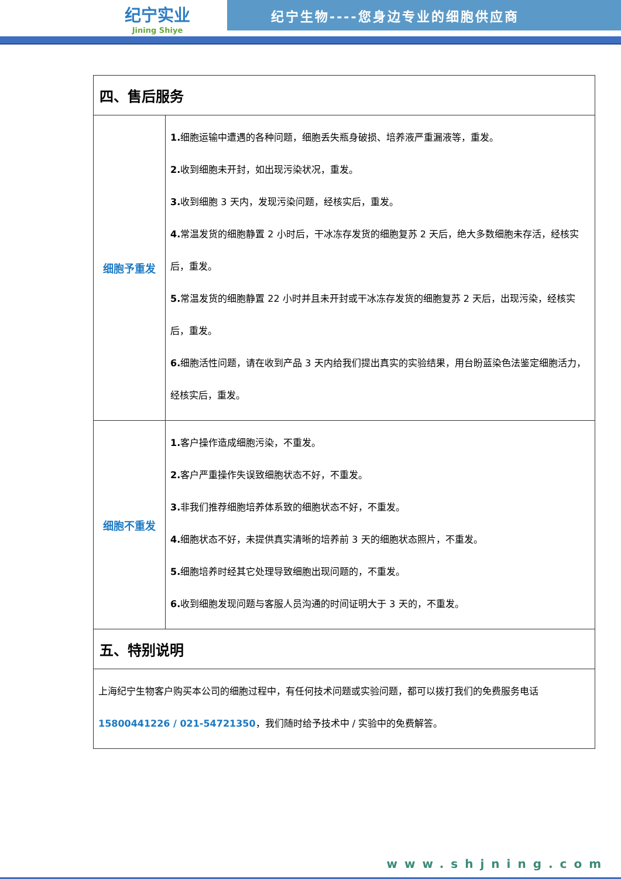纪宁实业
Jining Shiye
纪宁生物----您身边专业的细胞供应商
| 四、售后服务 | |
| 细胞予重发 | 1. 细胞运输中遭遇的各种问题，细胞丢失瓶身破损、培养液严重漏液等，重发。 2. 收到细胞未开封，如出现污染状况，重发。 3. 收到细胞 3 天内，发现污染问题，经核实后，重发。 4. 常温发货的细胞静置 2 小时后，干冰冻存发货的细胞复苏 2 天后，绝大多数细胞未存活，经核实后，重发。 5. 常温发货的细胞静置 22 小时并且未开封或干冰冻存发货的细胞复苏 2 天后，出现污染，经核实后，重发。 6. 细胞活性问题，请在收到产品 3 天内给我们提出真实的实验结果，用台盼蓝染色法鉴定细胞活力，经核实后，重发。 |
| 细胞不重发 | 1. 客户操作造成细胞污染，不重发。 2. 客户严重操作失误致细胞状态不好，不重发。 3. 非我们推荐细胞培养体系致的细胞状态不好，不重发。 4. 细胞状态不好，未提供真实清晰的培养前 3 天的细胞状态照片，不重发。 5. 细胞培养时经其它处理导致细胞出现问题的，不重发。 6. 收到细胞发现问题与客服人员沟通的时间证明大于 3 天的，不重发。 |
| 五、特别说明 | |
| 上海纪宁生物客户购买本公司的细胞过程中，有任何技术问题或实验问题，都可以拨打我们的免费服务电话 15800441226 / 021-54721350 ，我们随时给予技术中 / 实验中的免费解答。 | |
www.shjning.com